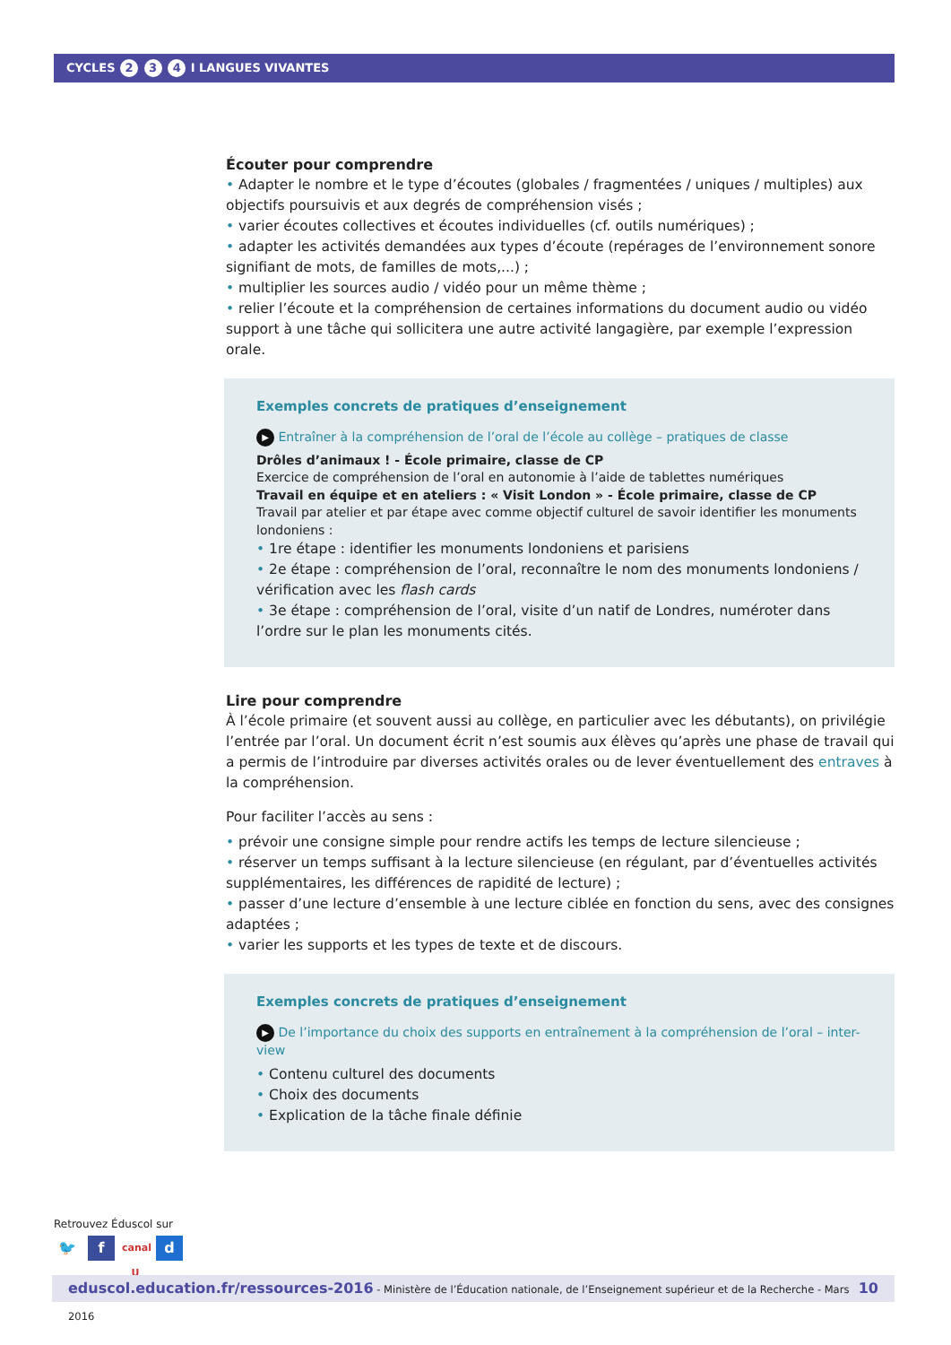CYCLES 2 3 4 I LANGUES VIVANTES
Écouter pour comprendre
• Adapter le nombre et le type d’écoutes (globales / fragmentées / uniques / multiples) aux objectifs poursuivis et aux degrés de compréhension visés ;
• varier écoutes collectives et écoutes individuelles (cf. outils numériques) ;
• adapter les activités demandées aux types d’écoute (repérages de l’environnement sonore signifiant de mots, de familles de mots,...) ;
• multiplier les sources audio / vidéo pour un même thème ;
• relier l’écoute et la compréhension de certaines informations du document audio ou vidéo support à une tâche qui sollicitera une autre activité langagière, par exemple l’expression orale.
Exemples concrets de pratiques d’enseignement
▶ Entraîner à la compréhension de l’oral de l’école au collège – pratiques de classe
Drôles d’animaux ! - École primaire, classe de CP
Exercice de compréhension de l’oral en autonomie à l’aide de tablettes numériques
Travail en équipe et en ateliers : « Visit London » - École primaire, classe de CP
Travail par atelier et par étape avec comme objectif culturel de savoir identifier les monuments londoniens :
• 1re étape : identifier les monuments londoniens et parisiens
• 2e étape : compréhension de l’oral, reconnaître le nom des monuments londoniens / vérification avec les flash cards
• 3e étape : compréhension de l’oral, visite d’un natif de Londres, numéroter dans l’ordre sur le plan les monuments cités.
Lire pour comprendre
À l’école primaire (et souvent aussi au collège, en particulier avec les débutants), on privilégie l’entrée par l’oral. Un document écrit n’est soumis aux élèves qu’après une phase de travail qui a permis de l’introduire par diverses activités orales ou de lever éventuellement des entraves à la compréhension.
Pour faciliter l’accès au sens :
• prévoir une consigne simple pour rendre actifs les temps de lecture silencieuse ;
• réserver un temps suffisant à la lecture silencieuse (en régulant, par d’éventuelles activités supplémentaires, les différences de rapidité de lecture) ;
• passer d’une lecture d’ensemble à une lecture ciblée en fonction du sens, avec des consignes adaptées ;
• varier les supports et les types de texte et de discours.
Exemples concrets de pratiques d’enseignement
▶ De l’importance du choix des supports en entraînement à la compréhension de l’oral – inter-view
• Contenu culturel des documents
• Choix des documents
• Explication de la tâche finale définie
Retrouvez Éduscol sur
🐦 f canal U d
eduscol.education.fr/ressources-2016 - Ministère de l’Éducation nationale, de l’Enseignement supérieur et de la Recherche - Mars 2016 10